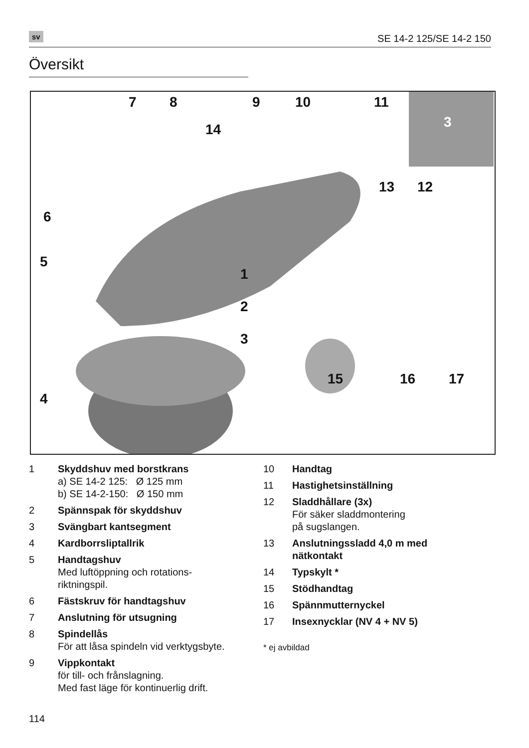sv SE 14-2 125/SE 14-2 150
Översikt
7 8 9 10 11
14
6
5
1
2
3
4
13 12
15 16 17
3
1 Skyddshuv med borstkrans
a) SE 14-2 125: Ø 125 mm
b) SE 14-2-150: Ø 150 mm
2 Spännspak för skyddshuv
3 Svängbart kantsegment
4 Kardborrsliptallrik
5 Handtagshuv
Med luftöppning och rotations-
riktningspil.
6 Fästskruv för handtagshuv
7 Anslutning för utsugning
8 Spindellås
För att låsa spindeln vid verktygsbyte.
9 Vippkontakt
för till- och frånslagning.
Med fast läge för kontinuerlig drift.
10 Handtag
11 Hastighetsinställning
12 Sladdhållare (3x)
För säker sladdmontering
på sugslangen.
13 Anslutningssladd 4,0 m med
nätkontakt
14 Typskylt *
15 Stödhandtag
16 Spännmutternyckel
17 Insexnycklar (NV 4 + NV 5)
* ej avbildad
114